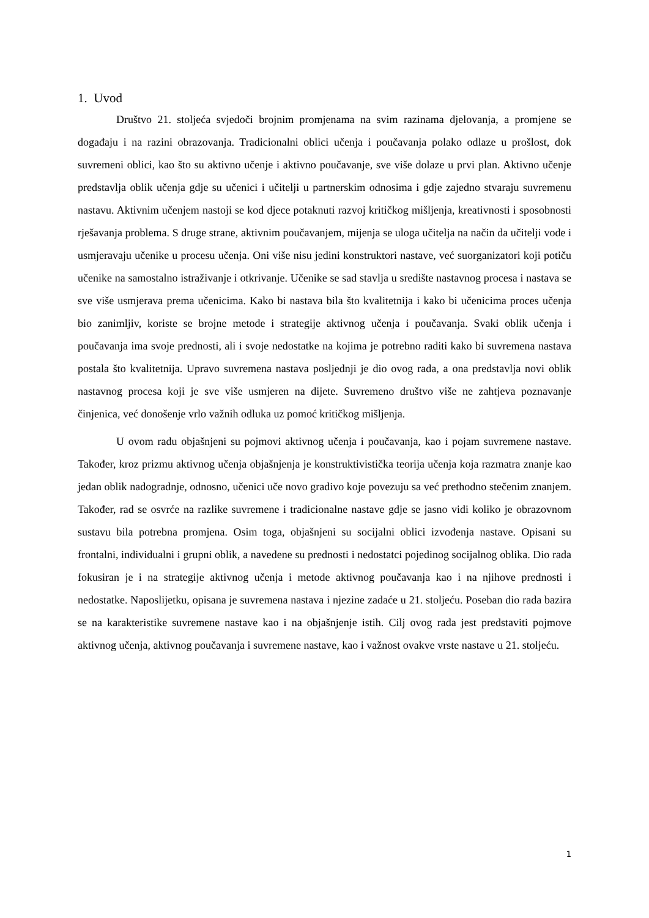1. Uvod
Društvo 21. stoljeća svjedoči brojnim promjenama na svim razinama djelovanja, a promjene se događaju i na razini obrazovanja. Tradicionalni oblici učenja i poučavanja polako odlaze u prošlost, dok suvremeni oblici, kao što su aktivno učenje i aktivno poučavanje, sve više dolaze u prvi plan. Aktivno učenje predstavlja oblik učenja gdje su učenici i učitelji u partnerskim odnosima i gdje zajedno stvaraju suvremenu nastavu. Aktivnim učenjem nastoji se kod djece potaknuti razvoj kritičkog mišljenja, kreativnosti i sposobnosti rješavanja problema. S druge strane, aktivnim poučavanjem, mijenja se uloga učitelja na način da učitelji vode i usmjeravaju učenike u procesu učenja. Oni više nisu jedini konstruktori nastave, već suorganizatori koji potiču učenike na samostalno istraživanje i otkrivanje. Učenike se sad stavlja u središte nastavnog procesa i nastava se sve više usmjerava prema učenicima. Kako bi nastava bila što kvalitetnija i kako bi učenicima proces učenja bio zanimljiv, koriste se brojne metode i strategije aktivnog učenja i poučavanja. Svaki oblik učenja i poučavanja ima svoje prednosti, ali i svoje nedostatke na kojima je potrebno raditi kako bi suvremena nastava postala što kvalitetnija. Upravo suvremena nastava posljednji je dio ovog rada, a ona predstavlja novi oblik nastavnog procesa koji je sve više usmjeren na dijete. Suvremeno društvo više ne zahtjeva poznavanje činjenica, već donošenje vrlo važnih odluka uz pomoć kritičkog mišljenja.
U ovom radu objašnjeni su pojmovi aktivnog učenja i poučavanja, kao i pojam suvremene nastave. Također, kroz prizmu aktivnog učenja objašnjenja je konstruktivistička teorija učenja koja razmatra znanje kao jedan oblik nadogradnje, odnosno, učenici uče novo gradivo koje povezuju sa već prethodno stečenim znanjem. Također, rad se osvrće na razlike suvremene i tradicionalne nastave gdje se jasno vidi koliko je obrazovnom sustavu bila potrebna promjena. Osim toga, objašnjeni su socijalni oblici izvođenja nastave. Opisani su frontalni, individualni i grupni oblik, a navedene su prednosti i nedostatci pojedinog socijalnog oblika. Dio rada fokusiran je i na strategije aktivnog učenja i metode aktivnog poučavanja kao i na njihove prednosti i nedostatke. Naposlijetku, opisana je suvremena nastava i njezine zadaće u 21. stoljeću. Poseban dio rada bazira se na karakteristike suvremene nastave kao i na objašnjenje istih. Cilj ovog rada jest predstaviti pojmove aktivnog učenja, aktivnog poučavanja i suvremene nastave, kao i važnost ovakve vrste nastave u 21. stoljeću.
1